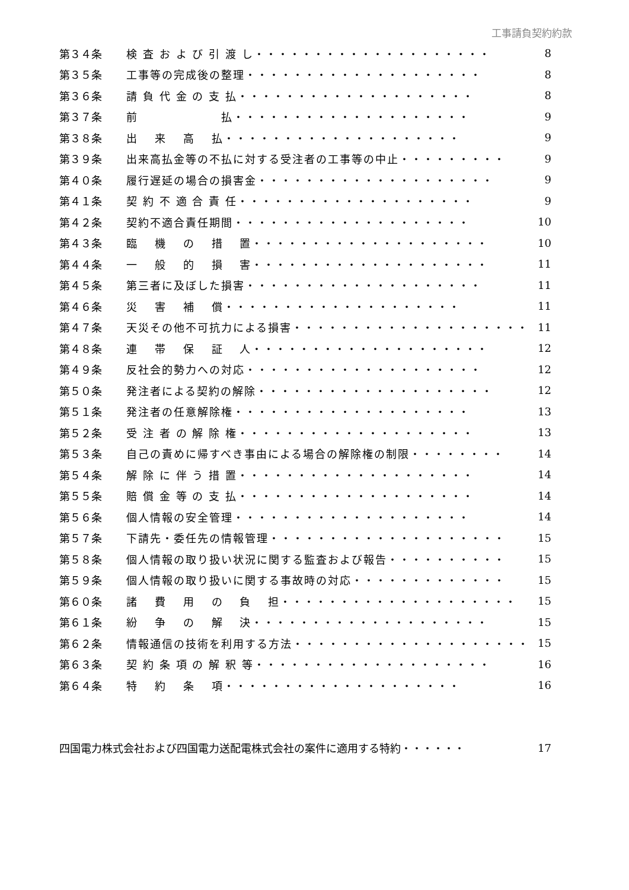工事請負契約約款
| 第３４条 | 検 査 お よ び 引 渡 し・・・・・・・・・・・・・・・・・・・・ | 8 |
| 第３５条 | 工事等の完成後の整理・・・・・・・・・・・・・・・・・・・・ | 8 |
| 第３６条 | 請 負 代 金 の 支 払・・・・・・・・・・・・・・・・・・・・ | 8 |
| 第３７条 | 前 払・・・・・・・・・・・・・・・・・・・・ | 9 |
| 第３８条 | 出 来 高 払・・・・・・・・・・・・・・・・・・・・ | 9 |
| 第３９条 | 出来高払金等の不払に対する受注者の工事等の中止・・・・・・・・・ | 9 |
| 第４０条 | 履行遅延の場合の損害金・・・・・・・・・・・・・・・・・・・・ | 9 |
| 第４１条 | 契 約 不 適 合 責 任・・・・・・・・・・・・・・・・・・・・ | 9 |
| 第４２条 | 契約不適合責任期間・・・・・・・・・・・・・・・・・・・・ | 10 |
| 第４３条 | 臨 機 の 措 置・・・・・・・・・・・・・・・・・・・・ | 10 |
| 第４４条 | 一 般 的 損 害・・・・・・・・・・・・・・・・・・・・ | 11 |
| 第４５条 | 第三者に及ぼした損害・・・・・・・・・・・・・・・・・・・・ | 11 |
| 第４６条 | 災 害 補 償・・・・・・・・・・・・・・・・・・・・ | 11 |
| 第４７条 | 天災その他不可抗力による損害・・・・・・・・・・・・・・・・・・・・ | 11 |
| 第４８条 | 連 帯 保 証 人・・・・・・・・・・・・・・・・・・・・ | 12 |
| 第４９条 | 反社会的勢力への対応・・・・・・・・・・・・・・・・・・・・ | 12 |
| 第５０条 | 発注者による契約の解除・・・・・・・・・・・・・・・・・・・・ | 12 |
| 第５１条 | 発注者の任意解除権・・・・・・・・・・・・・・・・・・・・ | 13 |
| 第５２条 | 受 注 者 の 解 除 権・・・・・・・・・・・・・・・・・・・・ | 13 |
| 第５３条 | 自己の責めに帰すべき事由による場合の解除権の制限・・・・・・・・ | 14 |
| 第５４条 | 解 除 に 伴 う 措 置・・・・・・・・・・・・・・・・・・・・ | 14 |
| 第５５条 | 賠 償 金 等 の 支 払・・・・・・・・・・・・・・・・・・・・ | 14 |
| 第５６条 | 個人情報の安全管理・・・・・・・・・・・・・・・・・・・・ | 14 |
| 第５７条 | 下請先・委任先の情報管理・・・・・・・・・・・・・・・・・・・・ | 15 |
| 第５８条 | 個人情報の取り扱い状況に関する監査および報告・・・・・・・・・・ | 15 |
| 第５９条 | 個人情報の取り扱いに関する事故時の対応・・・・・・・・・・・・・ | 15 |
| 第６０条 | 諸 費 用 の 負 担・・・・・・・・・・・・・・・・・・・・ | 15 |
| 第６１条 | 紛 争 の 解 決・・・・・・・・・・・・・・・・・・・・ | 15 |
| 第６２条 | 情報通信の技術を利用する方法・・・・・・・・・・・・・・・・・・・・ | 15 |
| 第６３条 | 契 約 条 項 の 解 釈 等・・・・・・・・・・・・・・・・・・・・ | 16 |
| 第６４条 | 特 約 条 項・・・・・・・・・・・・・・・・・・・・ | 16 |
| 四国電力株式会社および四国電力送配電株式会社の案件に適用する特約・・・・・・ | 17 |